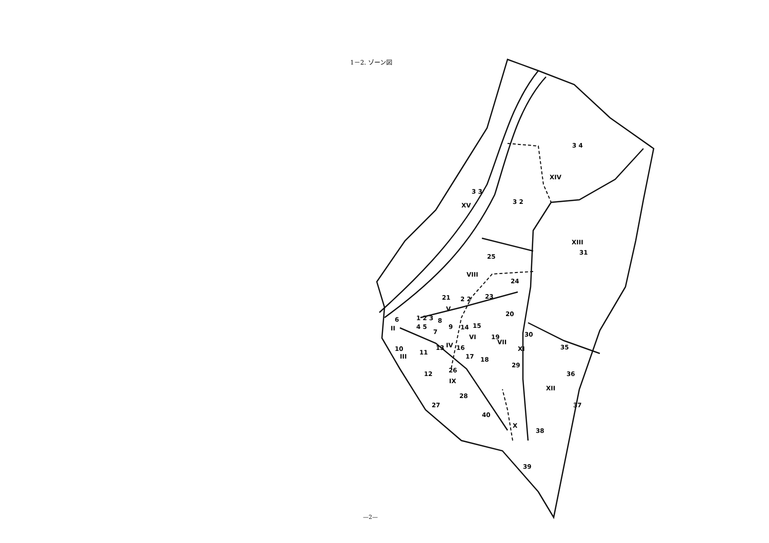1－2. ゾーン図
3 3
XV
3 2
3 4
XIV
XIII
31
25
24
VIII
23
2 2
21
V
20
6
1 2 3
8
9
14
15
19
30
VI
VII
II
4 5
7
10
11
13
IV
16
35
III
17
18
XI
29
36
26
12
IX
XII
28
27
37
40
X
38
39
—2—